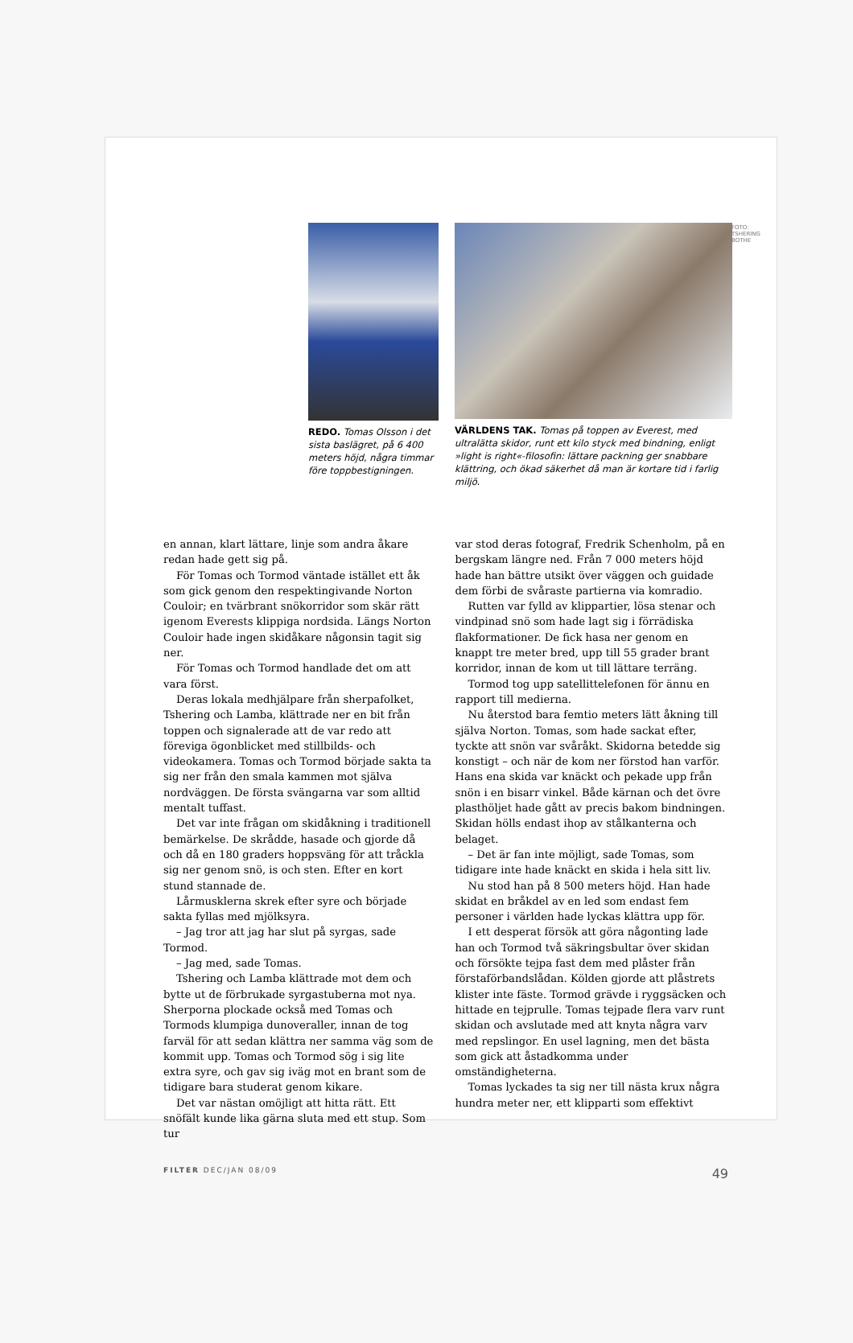REDO. Tomas Olsson i det sista baslägret, på 6 400 meters höjd, några timmar före toppbestigningen.
VÄRLDENS TAK. Tomas på toppen av Everest, med ultralätta skidor, runt ett kilo styck med bindning, enligt »light is right«-filosofin: lättare packning ger snabbare klättring, och ökad säkerhet då man är kortare tid i farlig miljö.
FOTO: TSHERING BOTHE
en annan, klart lättare, linje som andra åkare redan hade gett sig på.
För Tomas och Tormod väntade istället ett åk som gick genom den respektingivande Norton Couloir; en tvärbrant snökorridor som skär rätt igenom Everests klippiga nordsida. Längs Norton Couloir hade ingen skidåkare någonsin tagit sig ner.
För Tomas och Tormod handlade det om att vara först.
Deras lokala medhjälpare från sherpafolket, Tshering och Lamba, klättrade ner en bit från toppen och signalerade att de var redo att föreviga ögonblicket med stillbilds- och videokamera. Tomas och Tormod började sakta ta sig ner från den smala kammen mot själva nordväggen. De första svängarna var som alltid mentalt tuffast.
Det var inte frågan om skidåkning i traditionell bemärkelse. De skrådde, hasade och gjorde då och då en 180 graders hoppsväng för att tråckla sig ner genom snö, is och sten. Efter en kort stund stannade de.
Lårmusklerna skrek efter syre och började sakta fyllas med mjölksyra.
– Jag tror att jag har slut på syrgas, sade Tormod.
– Jag med, sade Tomas.
Tshering och Lamba klättrade mot dem och bytte ut de förbrukade syrgastuberna mot nya. Sherporna plockade också med Tomas och Tormods klumpiga dunoveraller, innan de tog farväl för att sedan klättra ner samma väg som de kommit upp. Tomas och Tormod sög i sig lite extra syre, och gav sig iväg mot en brant som de tidigare bara studerat genom kikare.
Det var nästan omöjligt att hitta rätt. Ett snöfält kunde lika gärna sluta med ett stup. Som tur
var stod deras fotograf, Fredrik Schenholm, på en bergskam längre ned. Från 7 000 meters höjd hade han bättre utsikt över väggen och guidade dem förbi de svåraste partierna via komradio.
Rutten var fylld av klippartier, lösa stenar och vindpinad snö som hade lagt sig i förrädiska flakformationer. De fick hasa ner genom en knappt tre meter bred, upp till 55 grader brant korridor, innan de kom ut till lättare terräng.
Tormod tog upp satellittelefonen för ännu en rapport till medierna.
Nu återstod bara femtio meters lätt åkning till själva Norton. Tomas, som hade sackat efter, tyckte att snön var svåråkt. Skidorna betedde sig konstigt – och när de kom ner förstod han varför. Hans ena skida var knäckt och pekade upp från snön i en bisarr vinkel. Både kärnan och det övre plasthöljet hade gått av precis bakom bindningen. Skidan hölls endast ihop av stålkanterna och belaget.
– Det är fan inte möjligt, sade Tomas, som tidigare inte hade knäckt en skida i hela sitt liv.
Nu stod han på 8 500 meters höjd. Han hade skidat en bråkdel av en led som endast fem personer i världen hade lyckas klättra upp för.
I ett desperat försök att göra någonting lade han och Tormod två säkringsbultar över skidan och försökte tejpa fast dem med plåster från förstaförbandslådan. Kölden gjorde att plåstrets klister inte fäste. Tormod grävde i ryggsäcken och hittade en tejprulle. Tomas tejpade flera varv runt skidan och avslutade med att knyta några varv med repslingor. En usel lagning, men det bästa som gick att åstadkomma under omständigheterna.
Tomas lyckades ta sig ner till nästa krux några hundra meter ner, ett klipparti som effektivt
FILTER DEC/JAN 08/09 49